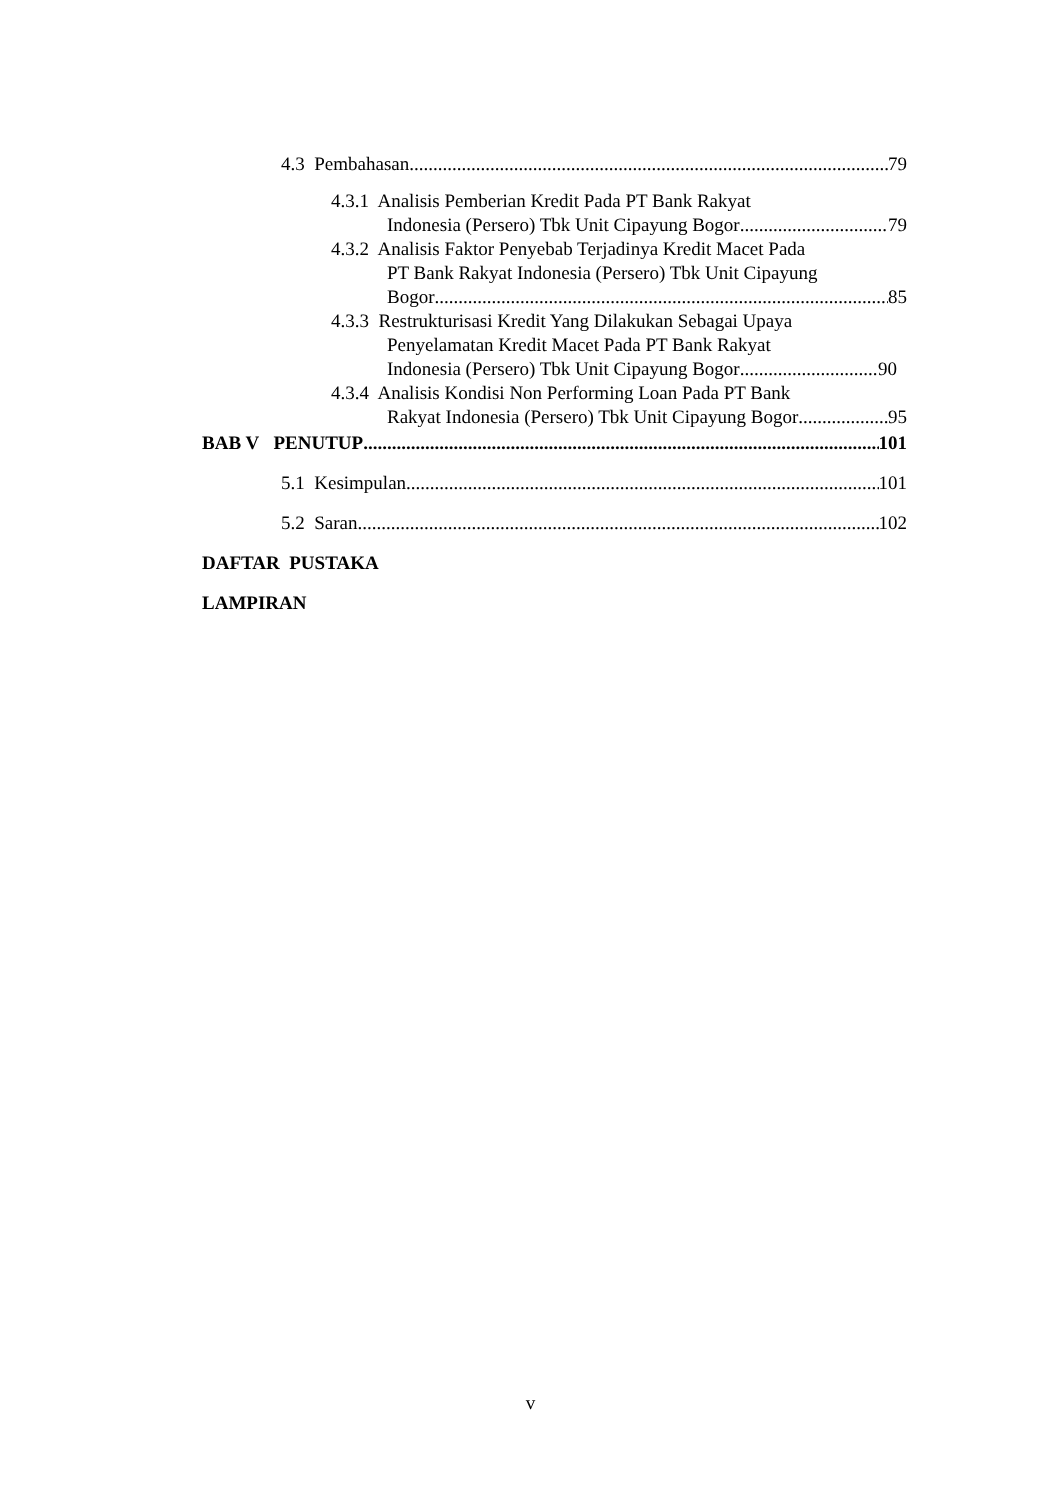4.3 Pembahasan 79
4.3.1 Analisis Pemberian Kredit Pada PT Bank Rakyat
Indonesia (Persero) Tbk Unit Cipayung Bogor 79
4.3.2 Analisis Faktor Penyebab Terjadinya Kredit Macet Pada
PT Bank Rakyat Indonesia (Persero) Tbk Unit Cipayung
Bogor 85
4.3.3 Restrukturisasi Kredit Yang Dilakukan Sebagai Upaya
Penyelamatan Kredit Macet Pada PT Bank Rakyat
Indonesia (Persero) Tbk Unit Cipayung Bogor 90
4.3.4 Analisis Kondisi Non Performing Loan Pada PT Bank
Rakyat Indonesia (Persero) Tbk Unit Cipayung Bogor 95
BAB V PENUTUP 101
5.1 Kesimpulan 101
5.2 Saran 102
DAFTAR PUSTAKA
LAMPIRAN
v